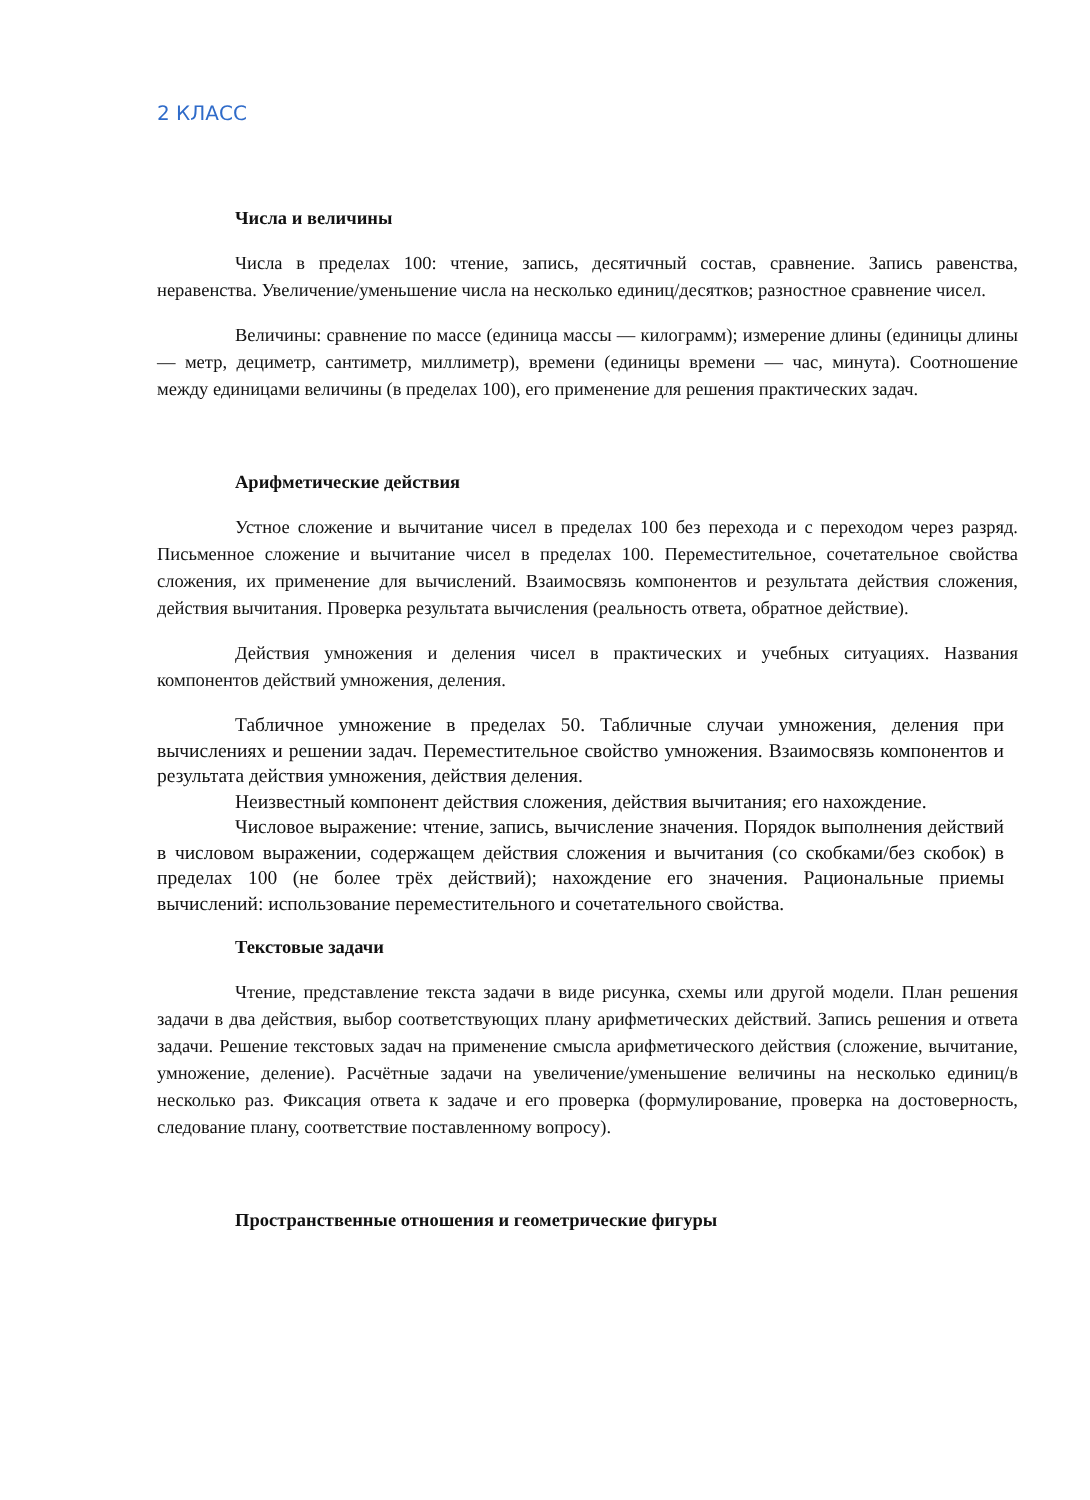2 КЛАСС
Числа и величины
Числа в пределах 100: чтение, запись, десятичный состав, сравнение. Запись равенства, неравенства. Увеличение/уменьшение числа на несколько единиц/десятков; разностное сравнение чисел.
Величины: сравнение по массе (единица массы — килограмм); измерение длины (единицы длины — метр, дециметр, сантиметр, миллиметр), времени (единицы времени — час, минута). Соотношение между единицами величины (в пределах 100), его применение для решения практических задач.
Арифметические действия
Устное сложение и вычитание чисел в пределах 100 без перехода и с переходом через разряд. Письменное сложение и вычитание чисел в пределах 100. Переместительное, сочетательное свойства сложения, их применение для вычислений. Взаимосвязь компонентов и результата действия сложения, действия вычитания. Проверка результата вычисления (реальность ответа, обратное действие).
Действия умножения и деления чисел в практических и учебных ситуациях. Названия компонентов действий умножения, деления.
Табличное умножение в пределах 50. Табличные случаи умножения, деления при вычислениях и решении задач. Переместительное свойство умножения. Взаимосвязь компонентов и результата действия умножения, действия деления.
Неизвестный компонент действия сложения, действия вычитания; его нахождение.
Числовое выражение: чтение, запись, вычисление значения. Порядок выполнения действий в числовом выражении, содержащем действия сложения и вычитания (со скобками/без скобок) в пределах 100 (не более трёх действий); нахождение его значения. Рациональные приемы вычислений: использование переместительного и сочетательного свойства.
Текстовые задачи
Чтение, представление текста задачи в виде рисунка, схемы или другой модели. План решения задачи в два действия, выбор соответствующих плану арифметических действий. Запись решения и ответа задачи. Решение текстовых задач на применение смысла арифметического действия (сложение, вычитание, умножение, деление). Расчётные задачи на увеличение/уменьшение величины на несколько единиц/в несколько раз. Фиксация ответа к задаче и его проверка (формулирование, проверка на достоверность, следование плану, соответствие поставленному вопросу).
Пространственные отношения и геометрические фигуры